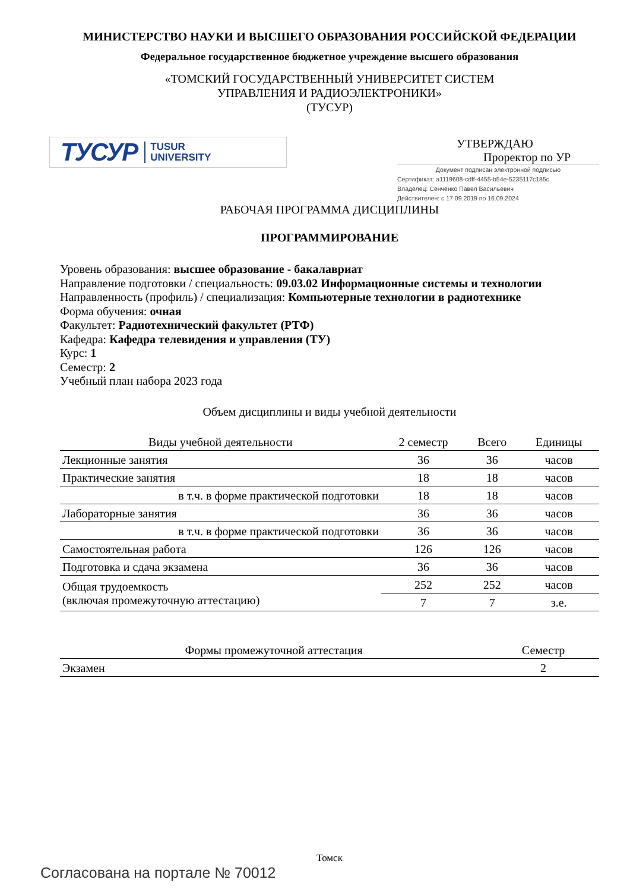МИНИСТЕРСТВО НАУКИ И ВЫСШЕГО ОБРАЗОВАНИЯ РОССИЙСКОЙ ФЕДЕРАЦИИ
Федеральное государственное бюджетное учреждение высшего образования
«ТОМСКИЙ ГОСУДАРСТВЕННЫЙ УНИВЕРСИТЕТ СИСТЕМ
УПРАВЛЕНИЯ И РАДИОЭЛЕКТРОНИКИ»
(ТУСУР)
ТУСУР TUSUR
UNIVERSITY
УТВЕРЖДАЮ
Проректор по УР
Документ подписан электронной подписью
Сертификат: a1119608-cdff-4455-b54e-5235117c185c
Владелец: Сенченко Павел Васильевич
Действителен: с 17.09.2019 по 16.09.2024
РАБОЧАЯ ПРОГРАММА ДИСЦИПЛИНЫ
ПРОГРАММИРОВАНИЕ
Уровень образования: высшее образование - бакалавриат
Направление подготовки / специальность: 09.03.02 Информационные системы и технологии
Направленность (профиль) / специализация: Компьютерные технологии в радиотехнике
Форма обучения: очная
Факультет: Радиотехнический факультет (РТФ)
Кафедра: Кафедра телевидения и управления (ТУ)
Курс: 1
Семестр: 2
Учебный план набора 2023 года
Объем дисциплины и виды учебной деятельности
| Виды учебной деятельности | 2 семестр | Всего | Единицы |
| --- | --- | --- | --- |
| Лекционные занятия | 36 | 36 | часов |
| Практические занятия | 18 | 18 | часов |
| в т.ч. в форме практической подготовки | 18 | 18 | часов |
| Лабораторные занятия | 36 | 36 | часов |
| в т.ч. в форме практической подготовки | 36 | 36 | часов |
| Самостоятельная работа | 126 | 126 | часов |
| Подготовка и сдача экзамена | 36 | 36 | часов |
| Общая трудоемкость (включая промежуточную аттестацию) | 252 | 252 | часов |
| | 7 | 7 | з.е. |
| Формы промежуточной аттестация | Семестр |
| --- | --- |
| Экзамен | 2 |
Томск
Согласована на портале № 70012